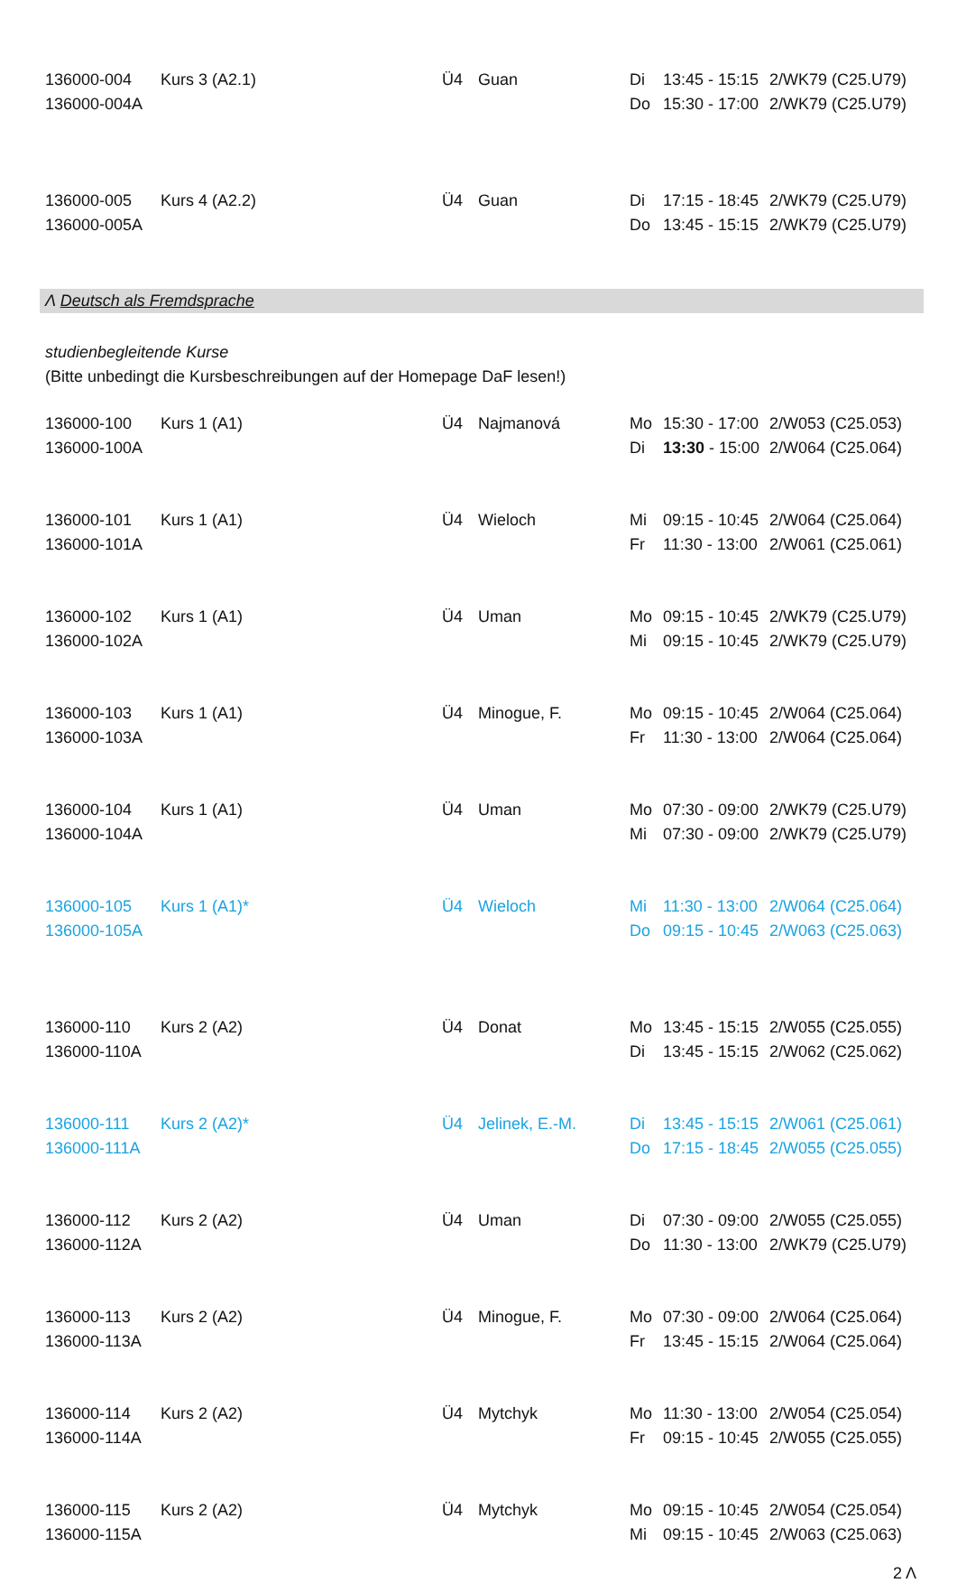| 136000-004 | Kurs 3 (A2.1) | Ü4 | Guan | Di | 13:45 - 15:15 | 2/WK79 (C25.U79) |
| 136000-004A | | | | Do | 15:30 - 17:00 | 2/WK79 (C25.U79) |
| 136000-005 | Kurs 4 (A2.2) | Ü4 | Guan | Di | 17:15 - 18:45 | 2/WK79 (C25.U79) |
| 136000-005A | | | | Do | 13:45 - 15:15 | 2/WK79 (C25.U79) |
Λ Deutsch als Fremdsprache
studienbegleitende Kurse
(Bitte unbedingt die Kursbeschreibungen auf der Homepage DaF lesen!)
| 136000-100 | Kurs 1 (A1) | Ü4 | Najmanová | Mo | 15:30 - 17:00 | 2/W053 (C25.053) |
| 136000-100A | | | | Di | 13:30 - 15:00 | 2/W064 (C25.064) |
| 136000-101 | Kurs 1 (A1) | Ü4 | Wieloch | Mi | 09:15 - 10:45 | 2/W064 (C25.064) |
| 136000-101A | | | | Fr | 11:30 - 13:00 | 2/W061 (C25.061) |
| 136000-102 | Kurs 1 (A1) | Ü4 | Uman | Mo | 09:15 - 10:45 | 2/WK79 (C25.U79) |
| 136000-102A | | | | Mi | 09:15 - 10:45 | 2/WK79 (C25.U79) |
| 136000-103 | Kurs 1 (A1) | Ü4 | Minogue, F. | Mo | 09:15 - 10:45 | 2/W064 (C25.064) |
| 136000-103A | | | | Fr | 11:30 - 13:00 | 2/W064 (C25.064) |
| 136000-104 | Kurs 1 (A1) | Ü4 | Uman | Mo | 07:30 - 09:00 | 2/WK79 (C25.U79) |
| 136000-104A | | | | Mi | 07:30 - 09:00 | 2/WK79 (C25.U79) |
| 136000-105 | Kurs 1 (A1)* | Ü4 | Wieloch | Mi | 11:30 - 13:00 | 2/W064 (C25.064) |
| 136000-105A | | | | Do | 09:15 - 10:45 | 2/W063 (C25.063) |
| 136000-110 | Kurs 2 (A2) | Ü4 | Donat | Mo | 13:45 - 15:15 | 2/W055 (C25.055) |
| 136000-110A | | | | Di | 13:45 - 15:15 | 2/W062 (C25.062) |
| 136000-111 | Kurs 2 (A2)* | Ü4 | Jelinek, E.-M. | Di | 13:45 - 15:15 | 2/W061 (C25.061) |
| 136000-111A | | | | Do | 17:15 - 18:45 | 2/W055 (C25.055) |
| 136000-112 | Kurs 2 (A2) | Ü4 | Uman | Di | 07:30 - 09:00 | 2/W055 (C25.055) |
| 136000-112A | | | | Do | 11:30 - 13:00 | 2/WK79 (C25.U79) |
| 136000-113 | Kurs 2 (A2) | Ü4 | Minogue, F. | Mo | 07:30 - 09:00 | 2/W064 (C25.064) |
| 136000-113A | | | | Fr | 13:45 - 15:15 | 2/W064 (C25.064) |
| 136000-114 | Kurs 2 (A2) | Ü4 | Mytchyk | Mo | 11:30 - 13:00 | 2/W054 (C25.054) |
| 136000-114A | | | | Fr | 09:15 - 10:45 | 2/W055 (C25.055) |
| 136000-115 | Kurs 2 (A2) | Ü4 | Mytchyk | Mo | 09:15 - 10:45 | 2/W054 (C25.054) |
| 136000-115A | | | | Mi | 09:15 - 10:45 | 2/W063 (C25.063) |
2 Λ